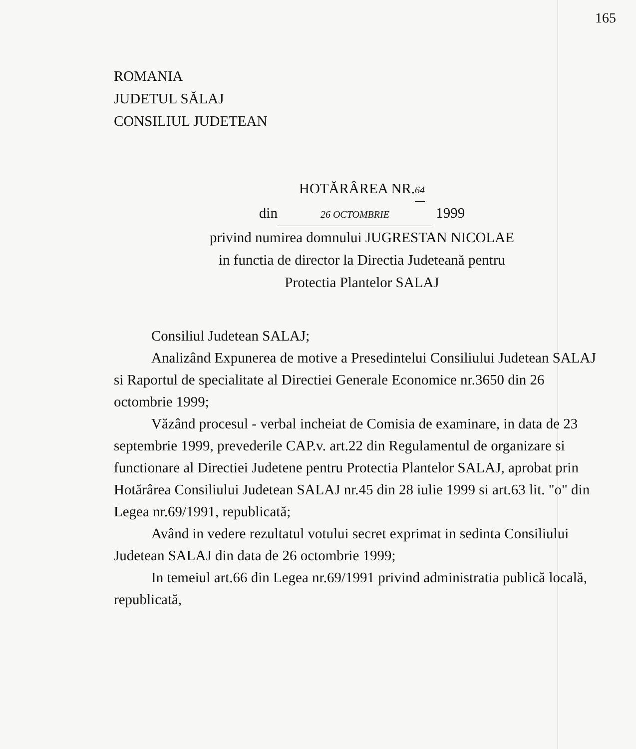165
ROMANIA
JUDETUL SĂLAJ
CONSILIUL JUDETEAN
HOTĂRÂREA NR.64
din 26 OCTOMBRIE 1999
privind numirea domnului JUGRESTAN NICOLAE
in functia de director la Directia Judeteană pentru
Protectia Plantelor SALAJ
Consiliul Judetean SALAJ;
Analizând Expunerea de motive a Presedintelui Consiliului Judetean SALAJ si Raportul de specialitate al Directiei Generale Economice nr.3650 din 26 octombrie 1999;
Văzând procesul - verbal incheiat de Comisia de examinare, in data de 23 septembrie 1999, prevederile CAP.v. art.22 din Regulamentul de organizare si functionare al Directiei Judetene pentru Protectia Plantelor SALAJ, aprobat prin Hotărârea Consiliului Judetean SALAJ nr.45 din 28 iulie 1999 si art.63 lit. "o" din Legea nr.69/1991, republicată;
Având in vedere rezultatul votului secret exprimat in sedinta Consiliului Judetean SALAJ din data de 26 octombrie 1999;
In temeiul art.66 din Legea nr.69/1991 privind administratia publică locală, republicată,